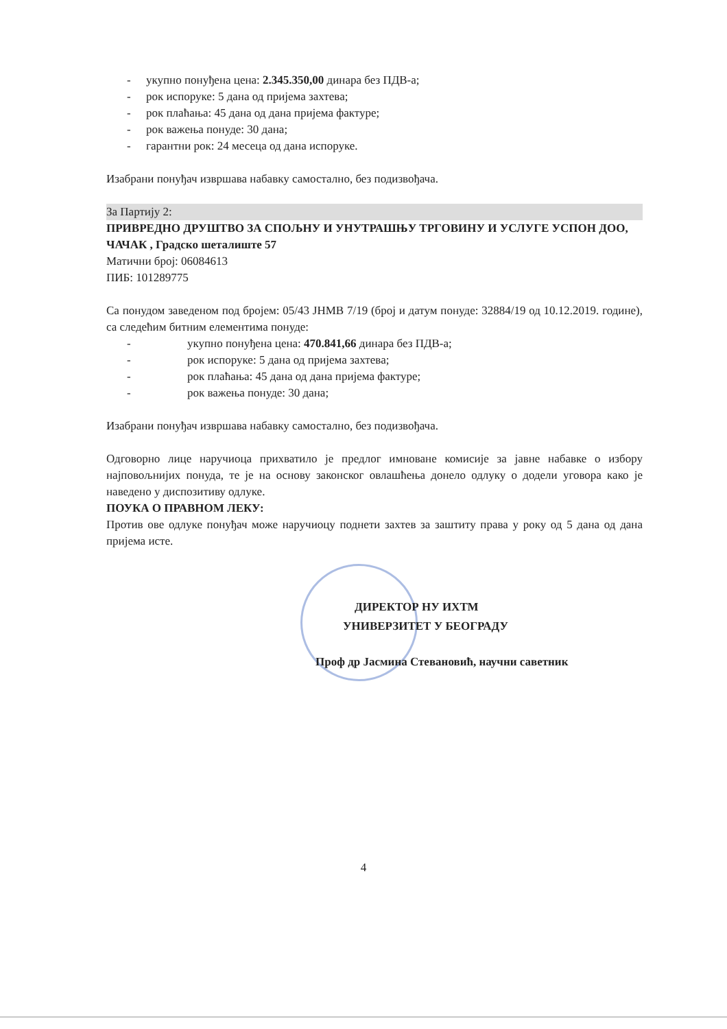- укупно понуђена цена: 2.345.350,00 динара без ПДВ-а;
- рок испоруке: 5 дана од пријема захтева;
- рок плаћања: 45 дана од дана пријема фактуре;
- рок важења понуде: 30 дана;
- гарантни рок: 24 месеца од дана испоруке.
Изабрани понуђач извршава набавку самостално, без подизвођача.
За Партију 2:
ПРИВРЕДНО ДРУШТВО ЗА СПОЉНУ И УНУТРАШЊУ ТРГОВИНУ И УСЛУГЕ УСПОН ДОО, ЧАЧАК , Градско шеталиште 57
Матични број: 06084613
ПИБ: 101289775
Са понудом заведеном под бројем: 05/43 ЈНМВ 7/19 (број и датум понуде: 32884/19 од 10.12.2019. године), са следећим битним елементима понуде:
- укупно понуђена цена: 470.841,66 динара без ПДВ-а;
- рок испоруке: 5 дана од пријема захтева;
- рок плаћања: 45 дана од дана пријема фактуре;
- рок важења понуде: 30 дана;
Изабрани понуђач извршава набавку самостално, без подизвођача.
Одговорно лице наручиоца прихватило је предлог имноване комисије за јавне набавке о избору најповољнијих понуда, те је на основу законског овлашћења донело одлуку о додели уговора како је наведено у диспозитиву одлуке.
ПОУКА О ПРАВНОМ ЛЕКУ:
Против ове одлуке понуђач може наручиоцу поднети захтев за заштиту права у року од 5 дана од дана пријема исте.
ДИРЕКТОР НУ ИХТМ
УНИВЕРЗИТЕТ У БЕОГРАДУ
Проф др Јасмина Стевановић, научни саветник
4